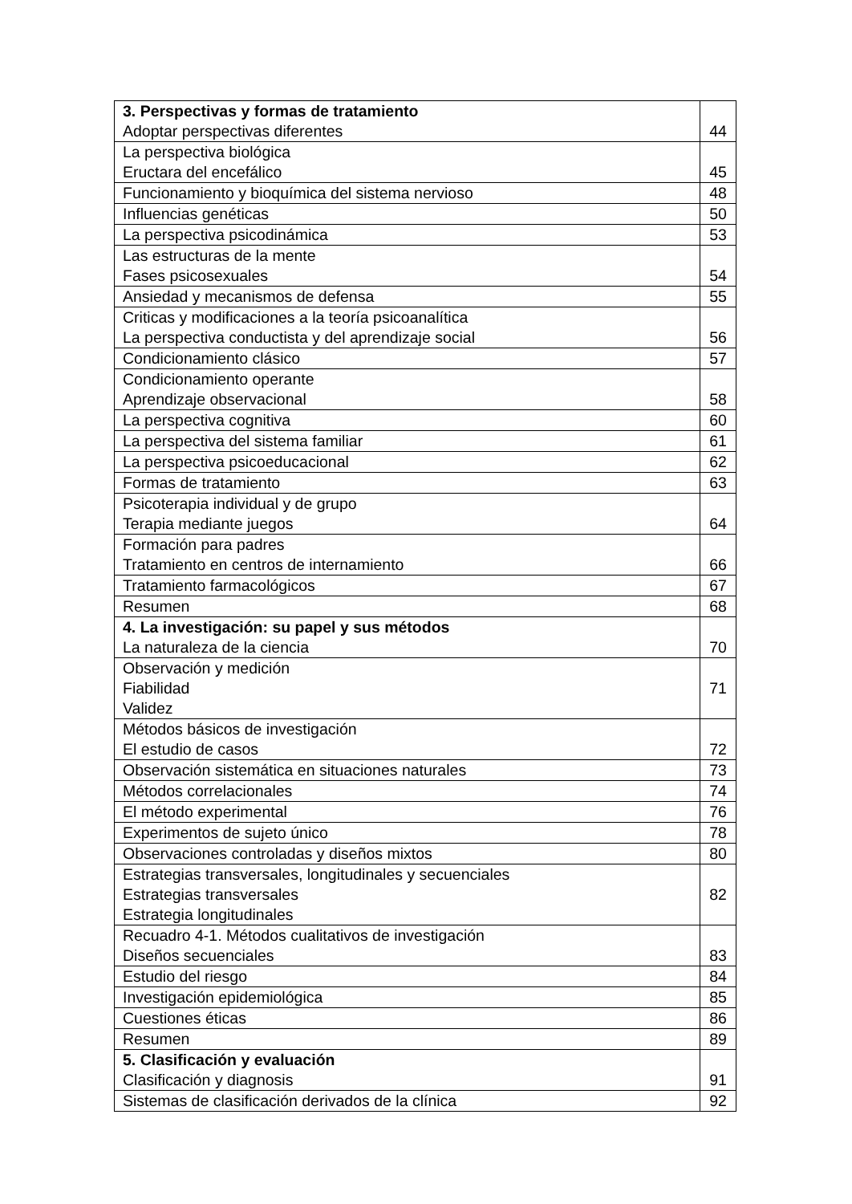| 3. Perspectivas y formas de tratamiento Adoptar perspectivas diferentes | 44 |
| La perspectiva biológica Eructara del encefálico | 45 |
| Funcionamiento y bioquímica del sistema nervioso | 48 |
| Influencias genéticas | 50 |
| La perspectiva psicodinámica | 53 |
| Las estructuras de la mente Fases psicosexuales | 54 |
| Ansiedad y mecanismos de defensa | 55 |
| Criticas y modificaciones a la teoría psicoanalítica La perspectiva conductista y del aprendizaje social | 56 |
| Condicionamiento clásico | 57 |
| Condicionamiento operante Aprendizaje observacional | 58 |
| La perspectiva cognitiva | 60 |
| La perspectiva del sistema familiar | 61 |
| La perspectiva psicoeducacional | 62 |
| Formas de tratamiento | 63 |
| Psicoterapia individual y de grupo Terapia mediante juegos | 64 |
| Formación para padres Tratamiento en centros de internamiento | 66 |
| Tratamiento farmacológicos | 67 |
| Resumen | 68 |
| 4. La investigación: su papel y sus métodos La naturaleza de la ciencia | 70 |
| Observación y medición Fiabilidad Validez | 71 |
| Métodos básicos de investigación El estudio de casos | 72 |
| Observación sistemática en situaciones naturales | 73 |
| Métodos correlacionales | 74 |
| El método experimental | 76 |
| Experimentos de sujeto único | 78 |
| Observaciones controladas y diseños mixtos | 80 |
| Estrategias transversales, longitudinales y secuenciales Estrategias transversales Estrategia longitudinales | 82 |
| Recuadro 4-1. Métodos cualitativos de investigación Diseños secuenciales | 83 |
| Estudio del riesgo | 84 |
| Investigación epidemiológica | 85 |
| Cuestiones éticas | 86 |
| Resumen | 89 |
| 5. Clasificación y evaluación Clasificación y diagnosis | 91 |
| Sistemas de clasificación derivados de la clínica | 92 |